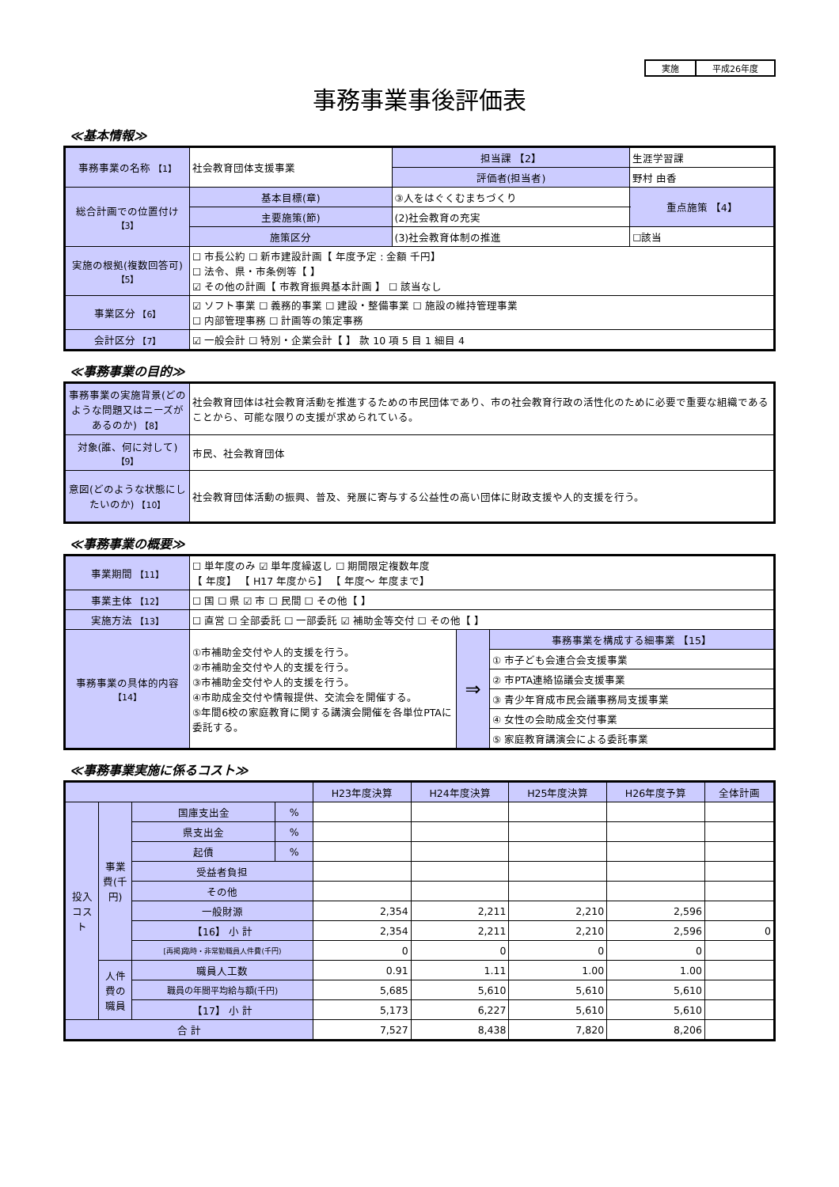| 実施 | 平成26年度 |
事務事業事後評価表
≪基本情報≫
| 事務事業の名称 【1】 | 社会教育団体支援事業 | | 担当課 【2】 | 生涯学習課 | |
| | | | 評価者(担当者) | 野村 由香 | |
| 総合計画での位置付け 【3】 | 基本目標(章) | ③人をはぐくむまちづくり | | | 重点施策 【4】 |
| | 主要施策(節) | (2)社会教育の充実 | | | |
| | 施策区分 | (3)社会教育体制の推進 | | | ☐該当 |
| 実施の根拠(複数回答可) 【5】 | ☐ 市長公約 ☐ 新市建設計画【 年度予定 : 金額 千円】 ☐ 法令、県・市条例等【 】 ☑ その他の計画【 市教育振興基本計画 】 ☐ 該当なし | | | | |
| 事業区分 【6】 | ☑ ソフト事業 ☐ 義務的事業 ☐ 建設・整備事業 ☐ 施設の維持管理事業 ☐ 内部管理事務 ☐ 計画等の策定事務 | | | | |
| 会計区分 【7】 | ☑ 一般会計 ☐ 特別・企業会計【 】 款 10 項 5 目 1 細目 4 | | | | |
≪事務事業の目的≫
| 事務事業の実施背景(どのような問題又はニーズがあるのか) 【8】 | 社会教育団体は社会教育活動を推進するための市民団体であり、市の社会教育行政の活性化のために必要で重要な組織であることから、可能な限りの支援が求められている。 |
| 対象(誰、何に対して) 【9】 | 市民、社会教育団体 |
| 意図(どのような状態にしたいのか) 【10】 | 社会教育団体活動の振興、普及、発展に寄与する公益性の高い団体に財政支援や人的支援を行う。 |
≪事務事業の概要≫
| 事業期間 【11】 | ☐ 単年度のみ ☑ 単年度繰返し ☐ 期間限定複数年度 【 年度】 【 H17 年度から】 【 年度～ 年度まで】 | | |
| 事業主体 【12】 | ☐ 国 ☐ 県 ☑ 市 ☐ 民間 ☐ その他【 】 | | |
| 実施方法 【13】 | ☐ 直営 ☐ 全部委託 ☐ 一部委託 ☑ 補助金等交付 ☐ その他【 】 | | |
| 事務事業の具体的内容 【14】 | ①市補助金交付や人的支援を行う。 ②市補助金交付や人的支援を行う。 ③市補助金交付や人的支援を行う。 ④市助成金交付や情報提供、交流会を開催する。 ⑤年間6校の家庭教育に関する講演会開催を各単位PTAに委託する。 | ⇒ | 事務事業を構成する細事業 【15】 |
| | | | ① 市子ども会連合会支援事業 |
| | | | ② 市PTA連絡協議会支援事業 |
| | | | ③ 青少年育成市民会議事務局支援事業 |
| | | | ④ 女性の会助成金交付事業 |
| | | | ⑤ 家庭教育講演会による委託事業 |
≪事務事業実施に係るコスト≫
| | | | | H23年度決算 | H24年度決算 | H25年度決算 | H26年度予算 | 全体計画 |
| 投入コスト | 事業費(千円) | 国庫支出金 | % | | | | | |
| | | 県支出金 | % | | | | | |
| | | 起債 | % | | | | | |
| | | 受益者負担 | | | | | | |
| | | その他 | | | | | | |
| | | 一般財源 | | 2,354 | 2,211 | 2,210 | 2,596 | |
| | | 【16】 小 計 | | 2,354 | 2,211 | 2,210 | 2,596 | 0 |
| | | [再掲]臨時・非常勤職員人件費(千円) | | 0 | 0 | 0 | 0 | |
| | 人件費の職員 | 職員人工数 | | 0.91 | 1.11 | 1.00 | 1.00 | |
| | | 職員の年間平均給与額(千円) | | 5,685 | 5,610 | 5,610 | 5,610 | |
| | | 【17】 小 計 | | 5,173 | 6,227 | 5,610 | 5,610 | |
| 合 計 | | | | 7,527 | 8,438 | 7,820 | 8,206 | |